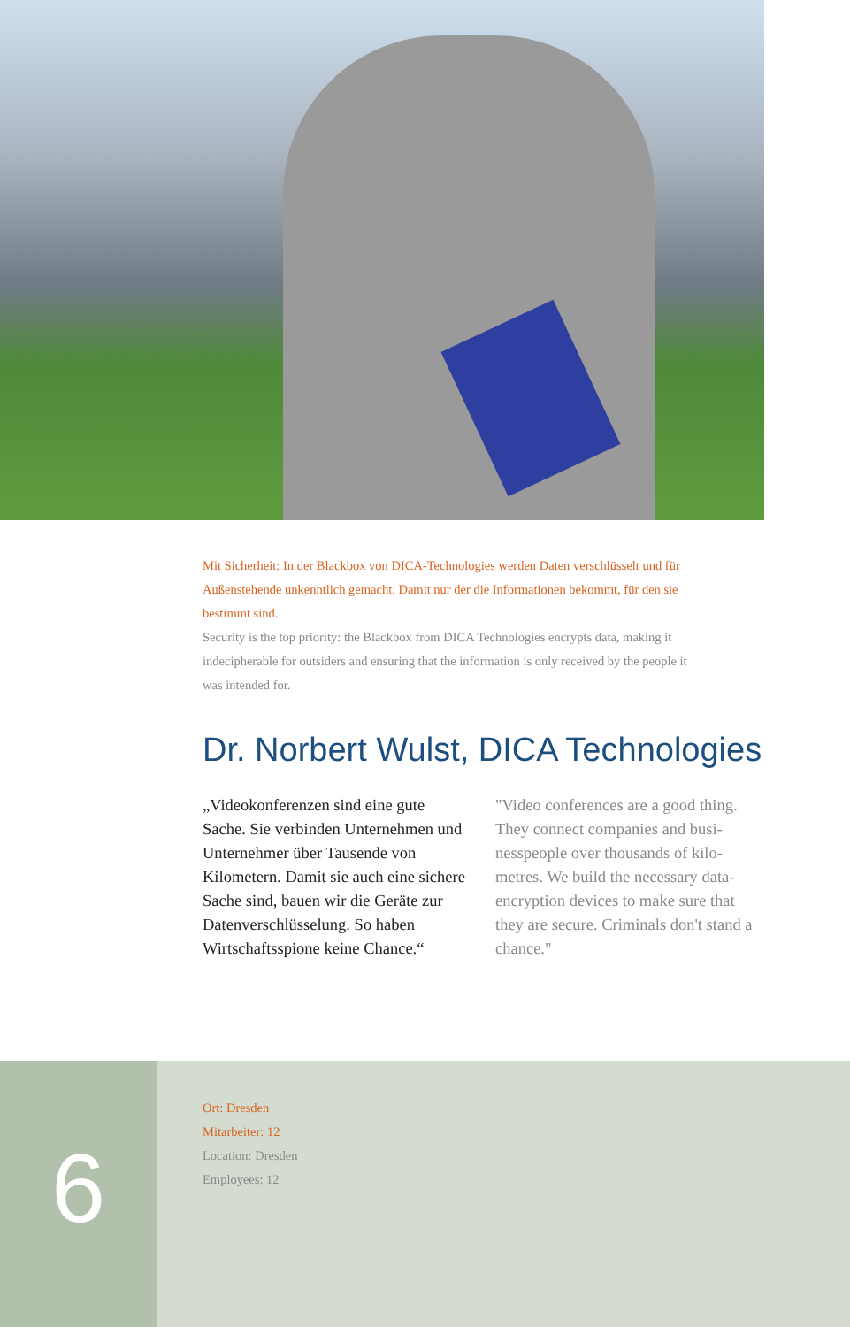Mit Sicherheit: In der Blackbox von DICA-Technologies werden Daten verschlüsselt und für Außenstehende unkenntlich gemacht. Damit nur der die Informationen bekommt, für den sie bestimmt sind.
Security is the top priority: the Blackbox from DICA Technologies encrypts data, making it indecipherable for outsiders and ensuring that the information is only received by the people it was intended for.
Dr. Norbert Wulst, DICA Technologies
„Videokonferenzen sind eine gute Sache. Sie verbinden Unternehmen und Unternehmer über Tausende von Kilometern. Damit sie auch eine sichere Sache sind, bauen wir die Geräte zur Datenverschlüsselung. So haben Wirtschaftsspione keine Chance.“
"Video conferences are a good thing. They connect companies and busi-nesspeople over thousands of kilo-metres. We build the necessary data-encryption devices to make sure that they are secure. Criminals don't stand a chance."
6
Ort: Dresden
Mitarbeiter: 12
Location: Dresden
Employees: 12